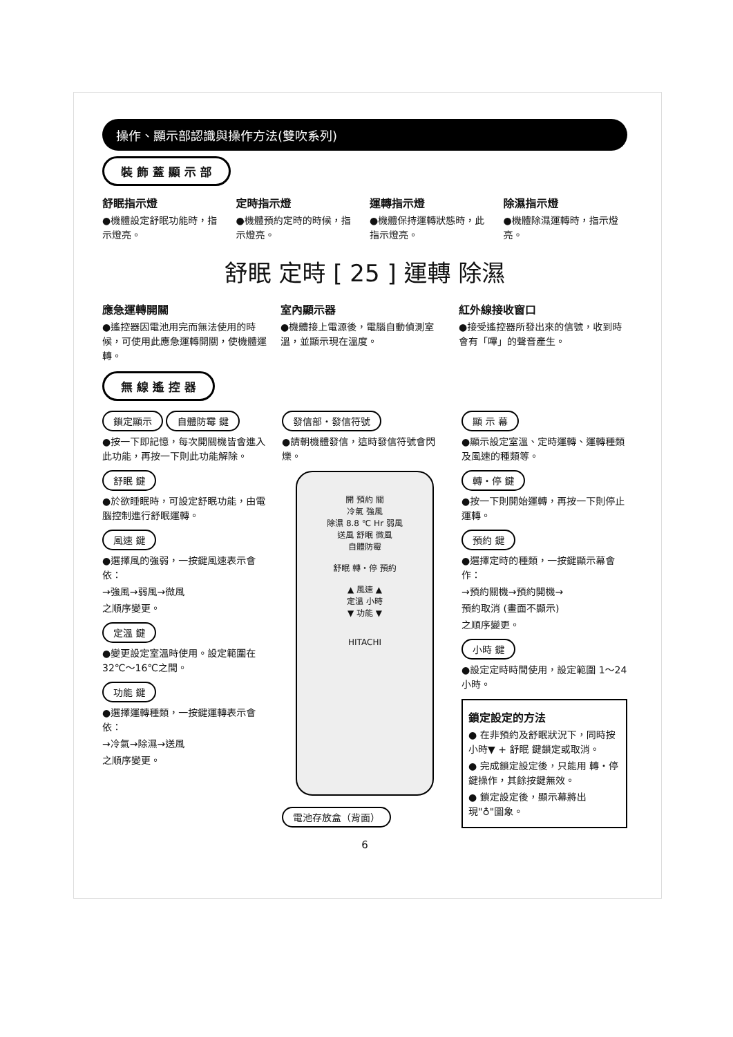操作、顯示部認識與操作方法(雙吹系列)
裝 飾 蓋 顯 示 部
舒眠指示燈
●機體設定舒眠功能時，指示燈亮。
定時指示燈
●機體預約定時的時候，指示燈亮。
運轉指示燈
●機體保持運轉狀態時，此指示燈亮。
除濕指示燈
●機體除濕運轉時，指示燈亮。
舒眠 定時 [ 25 ] 運轉 除濕
應急運轉開關
●遙控器因電池用完而無法使用的時候，可使用此應急運轉開關，使機體運轉。
室內顯示器
●機體接上電源後，電腦自動偵測室溫，並顯示現在溫度。
紅外線接收窗口
●接受遙控器所發出來的信號，收到時會有「嗶」的聲音產生。
無 線 遙 控 器
鎖定顯示 自體防霉 鍵
●按一下即記憶，每次開關機皆會進入此功能，再按一下則此功能解除。
舒眠 鍵
●於欲睡眠時，可設定舒眠功能，由電腦控制進行舒眠運轉。
風速 鍵
●選擇風的強弱，一按鍵風速表示會依：
→強風→弱風→微風
之順序變更。
定溫 鍵
●變更設定室溫時使用。設定範圍在 32℃～16℃之間。
功能 鍵
●選擇運轉種類，一按鍵運轉表示會依：
→冷氣→除濕→送風
之順序變更。
發信部・發信符號
●請朝機體發信，這時發信符號會閃爍。
開 預約 關
冷氣 強風
除濕 8.8 ℃ Hr 弱風
送風 舒眠 微風
自體防霉
舒眠 轉・停 預約
▲ 風速 ▲
定溫 小時
▼ 功能 ▼
HITACHI
電池存放盒（背面）
顯 示 幕
●顯示設定室溫、定時運轉、運轉種類及風速的種類等。
轉・停 鍵
●按一下則開始運轉，再按一下則停止運轉。
預約 鍵
●選擇定時的種類，一按鍵顯示幕會作：
→預約關機→預約開機→
預約取消 (畫面不顯示)
之順序變更。
小時 鍵
●設定定時時間使用，設定範圍 1～24 小時。
鎖定設定的方法
● 在非預約及舒眠狀況下，同時按 小時▼ + 舒眠 鍵鎖定或取消。
● 完成鎖定設定後，只能用 轉・停 鍵操作，其餘按鍵無效。
● 鎖定設定後，顯示幕將出現"♁"圖象。
6